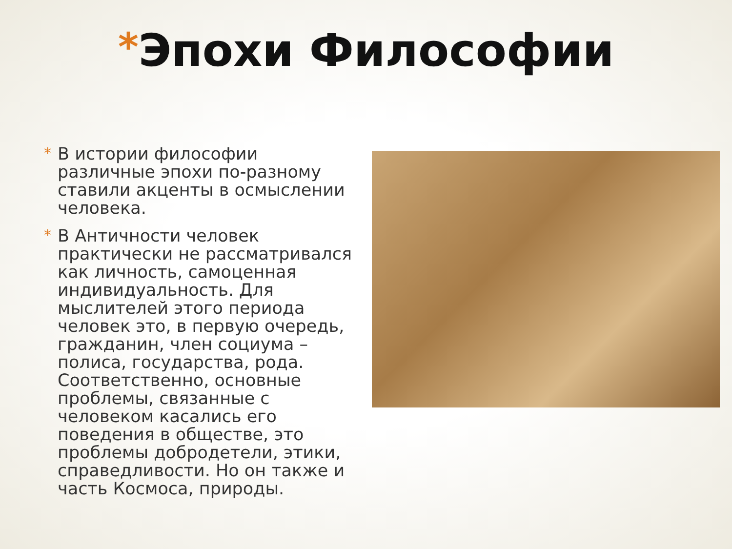*Эпохи Философии
* В истории философии различные эпохи по-разному ставили акценты в осмыслении человека.
* В Античности человек практически не рассматривался как личность, самоценная индивидуальность. Для мыслителей этого периода человек это, в первую очередь, гражданин, член социума – полиса, государства, рода. Соответственно, основные проблемы, связанные с человеком касались его поведения в обществе, это проблемы добродетели, этики, справедливости. Но он также и часть Космоса, природы.